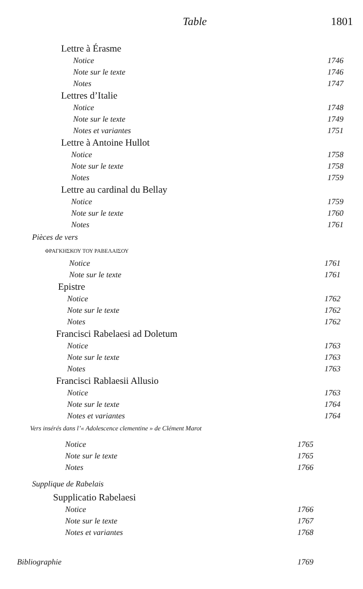Table 1801
Lettre à Érasme
Notice 1746
Note sur le texte 1746
Notes 1747
Lettres d’Italie
Notice 1748
Note sur le texte 1749
Notes et variantes 1751
Lettre à Antoine Hullot
Notice 1758
Note sur le texte 1758
Notes 1759
Lettre au cardinal du Bellay
Notice 1759
Note sur le texte 1760
Notes 1761
Pièces de vers
ΦΡΑΓΚΗΣΚΟΥ ΤΟΥ ΡΑΒΕΛΑΙΣΟΥ
Notice 1761
Note sur le texte 1761
Epistre
Notice 1762
Note sur le texte 1762
Notes 1762
Francisci Rabelaesi ad Doletum
Notice 1763
Note sur le texte 1763
Notes 1763
Francisci Rablaesii Allusio
Notice 1763
Note sur le texte 1764
Notes et variantes 1764
Vers insérés dans l’« Adolescence clementine » de Clément Marot
Notice 1765
Note sur le texte 1765
Notes 1766
Supplique de Rabelais
Supplicatio Rabelaesi
Notice 1766
Note sur le texte 1767
Notes et variantes 1768
Bibliographie 1769